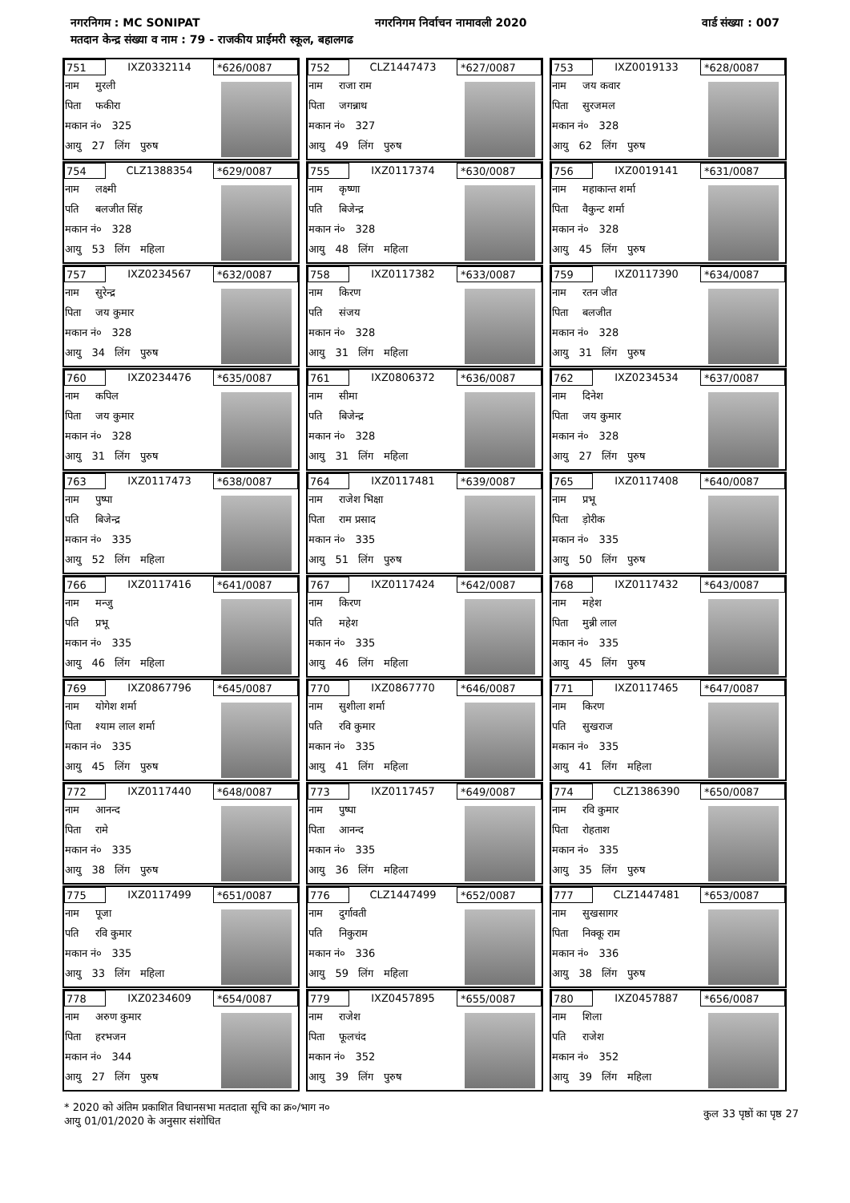नगरनिगम : MC SONIPAT नगरनिगम निर्वाचन नामावली 2020 वार्ड संख्या : 007
मतदान केन्द्र संख्या व नाम : 79 - राजकीय प्राईमरी स्कूल, बहालगढ
751 IXZ0332114 *626/0087
नाम मुरली
पिता फकीरा
मकान नं० 325
आयु 27 लिंग पुरुष
752 CLZ1447473 *627/0087
नाम राजा राम
पिता जगन्नाथ
मकान नं० 327
आयु 49 लिंग पुरुष
753 IXZ0019133 *628/0087
नाम जय कवार
पिता सुरजमल
मकान नं० 328
आयु 62 लिंग पुरुष
754 CLZ1388354 *629/0087
नाम लक्ष्मी
पति बलजीत सिंह
मकान नं० 328
आयु 53 लिंग महिला
755 IXZ0117374 *630/0087
नाम कृष्णा
पति बिजेन्द्र
मकान नं० 328
आयु 48 लिंग महिला
756 IXZ0019141 *631/0087
नाम महाकान्त शर्मा
पिता वैकुन्ट शर्मा
मकान नं० 328
आयु 45 लिंग पुरुष
757 IXZ0234567 *632/0087
नाम सुरेन्द्र
पिता जय कुमार
मकान नं० 328
आयु 34 लिंग पुरुष
758 IXZ0117382 *633/0087
नाम किरण
पति संजय
मकान नं० 328
आयु 31 लिंग महिला
759 IXZ0117390 *634/0087
नाम रतन जीत
पिता बलजीत
मकान नं० 328
आयु 31 लिंग पुरुष
760 IXZ0234476 *635/0087
नाम कपिल
पिता जय कुमार
मकान नं० 328
आयु 31 लिंग पुरुष
761 IXZ0806372 *636/0087
नाम सीमा
पति बिजेन्द्र
मकान नं० 328
आयु 31 लिंग महिला
762 IXZ0234534 *637/0087
नाम दिनेश
पिता जय कुमार
मकान नं० 328
आयु 27 लिंग पुरुष
763 IXZ0117473 *638/0087
नाम पुष्पा
पति बिजेन्द्र
मकान नं० 335
आयु 52 लिंग महिला
764 IXZ0117481 *639/0087
नाम राजेश भिक्षा
पिता राम प्रसाद
मकान नं० 335
आयु 51 लिंग पुरुष
765 IXZ0117408 *640/0087
नाम प्रभू
पिता ड़ोरीक
मकान नं० 335
आयु 50 लिंग पुरुष
766 IXZ0117416 *641/0087
नाम मन्जु
पति प्रभू
मकान नं० 335
आयु 46 लिंग महिला
767 IXZ0117424 *642/0087
नाम किरण
पति महेश
मकान नं० 335
आयु 46 लिंग महिला
768 IXZ0117432 *643/0087
नाम महेश
पिता मुन्नी लाल
मकान नं० 335
आयु 45 लिंग पुरुष
769 IXZ0867796 *645/0087
नाम योगेश शर्मा
पिता श्याम लाल शर्मा
मकान नं० 335
आयु 45 लिंग पुरुष
770 IXZ0867770 *646/0087
नाम सुशीला शर्मा
पति रवि कुमार
मकान नं० 335
आयु 41 लिंग महिला
771 IXZ0117465 *647/0087
नाम किरण
पति सुखराज
मकान नं० 335
आयु 41 लिंग महिला
772 IXZ0117440 *648/0087
नाम आनन्द
पिता रामे
मकान नं० 335
आयु 38 लिंग पुरुष
773 IXZ0117457 *649/0087
नाम पुष्पा
पिता आनन्द
मकान नं० 335
आयु 36 लिंग महिला
774 CLZ1386390 *650/0087
नाम रवि कुमार
पिता रोहताश
मकान नं० 335
आयु 35 लिंग पुरुष
775 IXZ0117499 *651/0087
नाम पूजा
पति रवि कुमार
मकान नं० 335
आयु 33 लिंग महिला
776 CLZ1447499 *652/0087
नाम दुर्गावती
पति निकुराम
मकान नं० 336
आयु 59 लिंग महिला
777 CLZ1447481 *653/0087
नाम सुखसागर
पिता निक्कू राम
मकान नं० 336
आयु 38 लिंग पुरुष
778 IXZ0234609 *654/0087
नाम अरुण कुमार
पिता हरभजन
मकान नं० 344
आयु 27 लिंग पुरुष
779 IXZ0457895 *655/0087
नाम राजेश
पिता फूलचंद
मकान नं० 352
आयु 39 लिंग पुरुष
780 IXZ0457887 *656/0087
नाम शिला
पति राजेश
मकान नं० 352
आयु 39 लिंग महिला
* 2020 को अंतिम प्रकाशित विधानसभा मतदाता सूचि का क्र०/भाग न०
आयु 01/01/2020 के अनुसार संशोधित
कुल 33 पृष्ठों का पृष्ठ 27